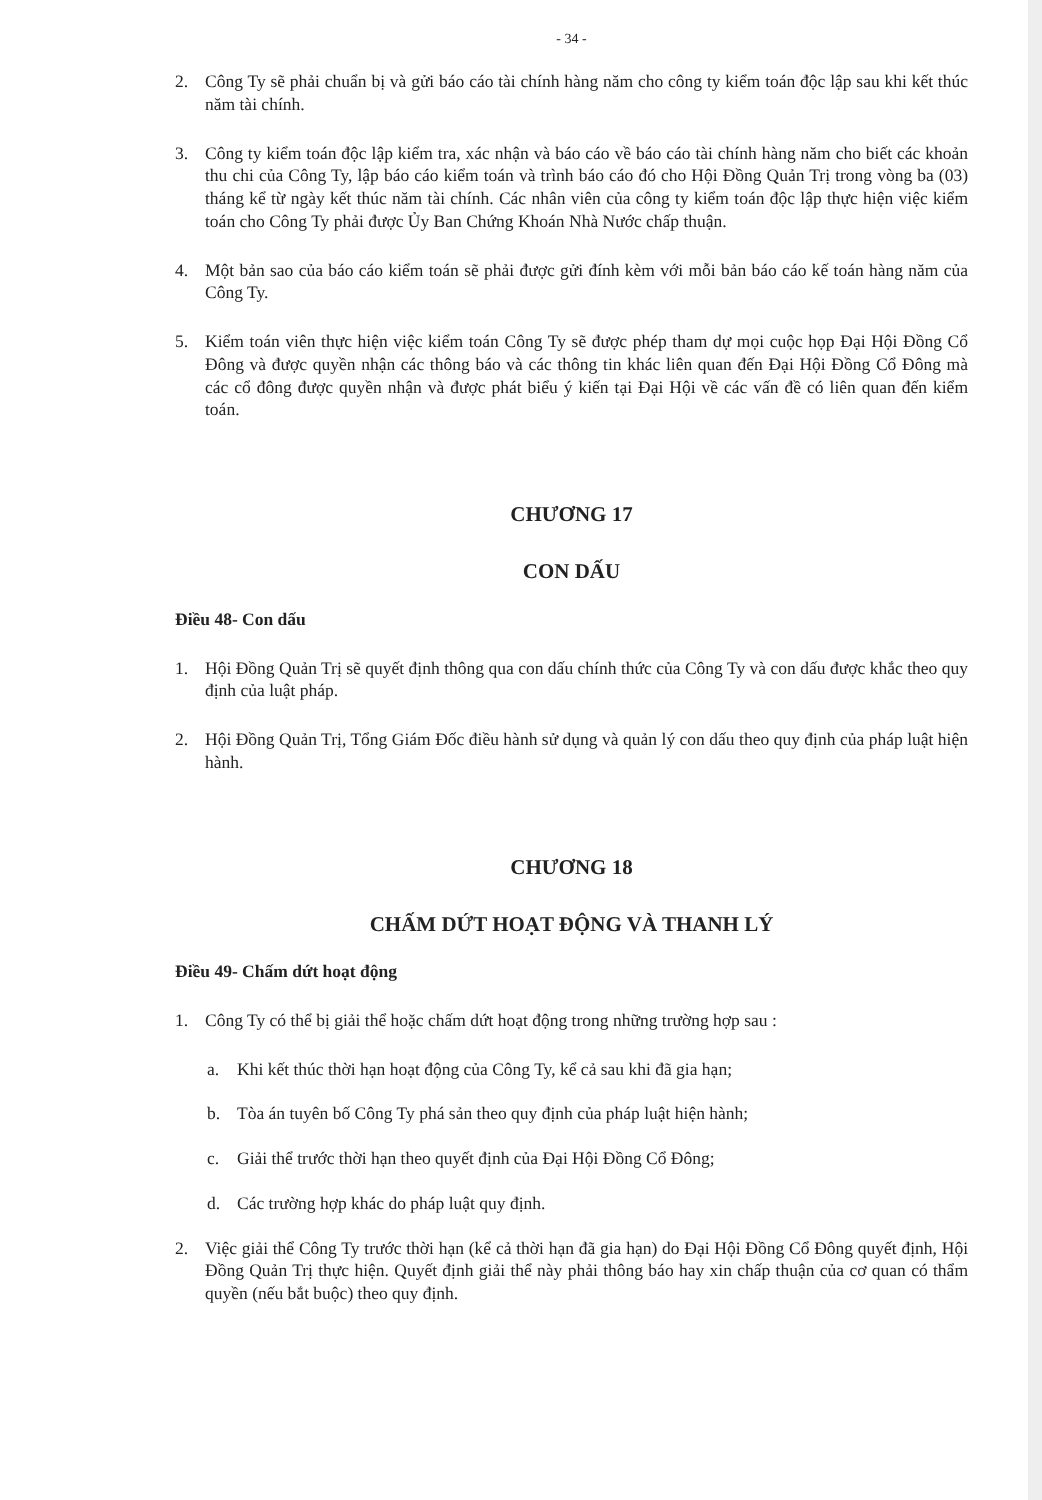- 34 -
2. Công Ty sẽ phải chuẩn bị và gửi báo cáo tài chính hàng năm cho công ty kiểm toán độc lập sau khi kết thúc năm tài chính.
3. Công ty kiểm toán độc lập kiểm tra, xác nhận và báo cáo về báo cáo tài chính hàng năm cho biết các khoản thu chi của Công Ty, lập báo cáo kiểm toán và trình báo cáo đó cho Hội Đồng Quản Trị trong vòng ba (03) tháng kể từ ngày kết thúc năm tài chính. Các nhân viên của công ty kiểm toán độc lập thực hiện việc kiểm toán cho Công Ty phải được Ủy Ban Chứng Khoán Nhà Nước chấp thuận.
4. Một bản sao của báo cáo kiểm toán sẽ phải được gửi đính kèm với mỗi bản báo cáo kế toán hàng năm của Công Ty.
5. Kiểm toán viên thực hiện việc kiểm toán Công Ty sẽ được phép tham dự mọi cuộc họp Đại Hội Đồng Cổ Đông và được quyền nhận các thông báo và các thông tin khác liên quan đến Đại Hội Đồng Cổ Đông mà các cổ đông được quyền nhận và được phát biểu ý kiến tại Đại Hội về các vấn đề có liên quan đến kiểm toán.
CHƯƠNG 17
CON DẤU
Điều 48- Con dấu
1. Hội Đồng Quản Trị sẽ quyết định thông qua con dấu chính thức của Công Ty và con dấu được khắc theo quy định của luật pháp.
2. Hội Đồng Quản Trị, Tổng Giám Đốc điều hành sử dụng và quản lý con dấu theo quy định của pháp luật hiện hành.
CHƯƠNG 18
CHẤM DỨT HOẠT ĐỘNG VÀ THANH LÝ
Điều 49- Chấm dứt hoạt động
1. Công Ty có thể bị giải thể hoặc chấm dứt hoạt động trong những trường hợp sau :
a. Khi kết thúc thời hạn hoạt động của Công Ty, kể cả sau khi đã gia hạn;
b. Tòa án tuyên bố Công Ty phá sản theo quy định của pháp luật hiện hành;
c. Giải thể trước thời hạn theo quyết định của Đại Hội Đồng Cổ Đông;
d. Các trường hợp khác do pháp luật quy định.
2. Việc giải thể Công Ty trước thời hạn (kể cả thời hạn đã gia hạn) do Đại Hội Đồng Cổ Đông quyết định, Hội Đồng Quản Trị thực hiện. Quyết định giải thể này phải thông báo hay xin chấp thuận của cơ quan có thẩm quyền (nếu bắt buộc) theo quy định.